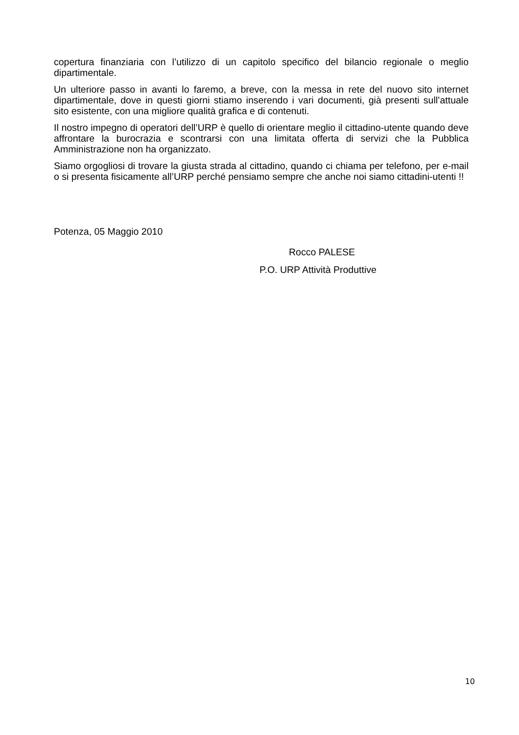copertura finanziaria con l’utilizzo di un capitolo specifico del bilancio regionale o meglio dipartimentale.
Un ulteriore passo in avanti lo faremo, a breve, con la messa in rete del nuovo sito internet dipartimentale, dove in questi giorni stiamo inserendo i vari documenti, già presenti sull’attuale sito esistente, con una migliore qualità grafica e di contenuti.
Il nostro impegno di operatori dell’URP è quello di orientare meglio il cittadino-utente quando deve affrontare la burocrazia e scontrarsi con una limitata offerta di servizi che la Pubblica Amministrazione non ha organizzato.
Siamo orgogliosi di trovare la giusta strada al cittadino, quando ci chiama per telefono, per e-mail o si presenta fisicamente all’URP perché pensiamo sempre che anche noi siamo cittadini-utenti !!
Potenza, 05 Maggio 2010
Rocco PALESE
P.O. URP Attività Produttive
10